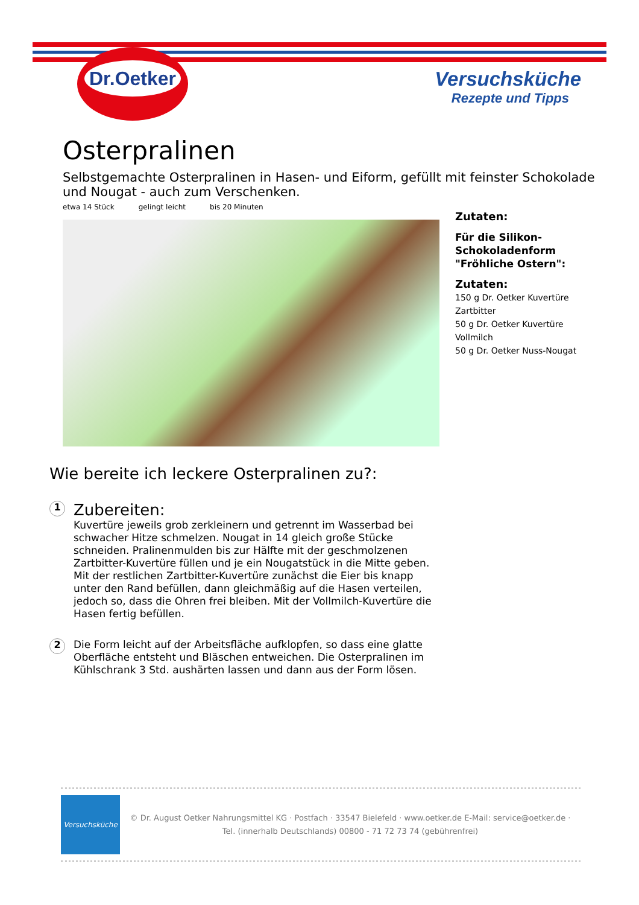Dr.Oetker
Versuchsküche
Rezepte und Tipps
Osterpralinen
Selbstgemachte Osterpralinen in Hasen- und Eiform, gefüllt mit feinster Schokolade und Nougat - auch zum Verschenken.
etwa 14 Stück gelingt leicht bis 20 Minuten
Zutaten:
Für die Silikon-Schokoladenform "Fröhliche Ostern":
Zutaten:
150 g Dr. Oetker Kuvertüre Zartbitter
50 g Dr. Oetker Kuvertüre Vollmilch
50 g Dr. Oetker Nuss-Nougat
Wie bereite ich leckere Osterpralinen zu?:
1
Zubereiten:
Kuvertüre jeweils grob zerkleinern und getrennt im Wasserbad bei schwacher Hitze schmelzen. Nougat in 14 gleich große Stücke schneiden. Pralinenmulden bis zur Hälfte mit der geschmolzenen Zartbitter-Kuvertüre füllen und je ein Nougatstück in die Mitte geben. Mit der restlichen Zartbitter-Kuvertüre zunächst die Eier bis knapp unter den Rand befüllen, dann gleichmäßig auf die Hasen verteilen, jedoch so, dass die Ohren frei bleiben. Mit der Vollmilch-Kuvertüre die Hasen fertig befüllen.
2
Die Form leicht auf der Arbeitsfläche aufklopfen, so dass eine glatte Oberfläche entsteht und Bläschen entweichen. Die Osterpralinen im Kühlschrank 3 Std. aushärten lassen und dann aus der Form lösen.
Versuchsküche
© Dr. August Oetker Nahrungsmittel KG · Postfach · 33547 Bielefeld · www.oetker.de E-Mail: service@oetker.de · Tel. (innerhalb Deutschlands) 00800 - 71 72 73 74 (gebührenfrei)